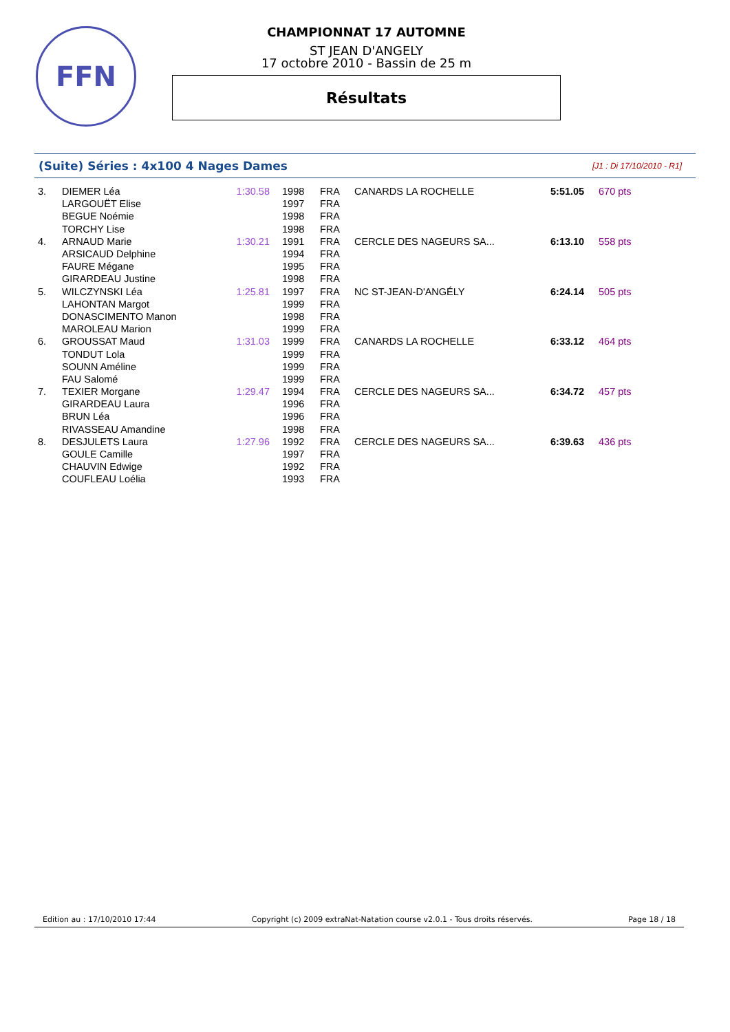FFN
CHAMPIONNAT 17 AUTOMNE
ST JEAN D'ANGELY
17 octobre 2010 - Bassin de 25 m
Résultats
(Suite) Séries : 4x100 4 Nages Dames
[J1 : Di 17/10/2010 - R1]
| 3. | DIEMER Léa | 1:30.58 | 1998 | FRA | CANARDS LA ROCHELLE | 5:51.05 | 670 pts |
| | LARGOUËT Elise | | 1997 | FRA | | | |
| | BEGUE Noémie | | 1998 | FRA | | | |
| | TORCHY Lise | | 1998 | FRA | | | |
| 4. | ARNAUD Marie | 1:30.21 | 1991 | FRA | CERCLE DES NAGEURS SA... | 6:13.10 | 558 pts |
| | ARSICAUD Delphine | | 1994 | FRA | | | |
| | FAURE Mégane | | 1995 | FRA | | | |
| | GIRARDEAU Justine | | 1998 | FRA | | | |
| 5. | WILCZYNSKI Léa | 1:25.81 | 1997 | FRA | NC ST-JEAN-D'ANGÉLY | 6:24.14 | 505 pts |
| | LAHONTAN Margot | | 1999 | FRA | | | |
| | DONASCIMENTO Manon | | 1998 | FRA | | | |
| | MAROLEAU Marion | | 1999 | FRA | | | |
| 6. | GROUSSAT Maud | 1:31.03 | 1999 | FRA | CANARDS LA ROCHELLE | 6:33.12 | 464 pts |
| | TONDUT Lola | | 1999 | FRA | | | |
| | SOUNN Améline | | 1999 | FRA | | | |
| | FAU Salomé | | 1999 | FRA | | | |
| 7. | TEXIER Morgane | 1:29.47 | 1994 | FRA | CERCLE DES NAGEURS SA... | 6:34.72 | 457 pts |
| | GIRARDEAU Laura | | 1996 | FRA | | | |
| | BRUN Léa | | 1996 | FRA | | | |
| | RIVASSEAU Amandine | | 1998 | FRA | | | |
| 8. | DESJULETS Laura | 1:27.96 | 1992 | FRA | CERCLE DES NAGEURS SA... | 6:39.63 | 436 pts |
| | GOULE Camille | | 1997 | FRA | | | |
| | CHAUVIN Edwige | | 1992 | FRA | | | |
| | COUFLEAU Loélia | | 1993 | FRA | | | |
Edition au : 17/10/2010 17:44 Copyright (c) 2009 extraNat-Natation course v2.0.1 - Tous droits réservés. Page 18 / 18